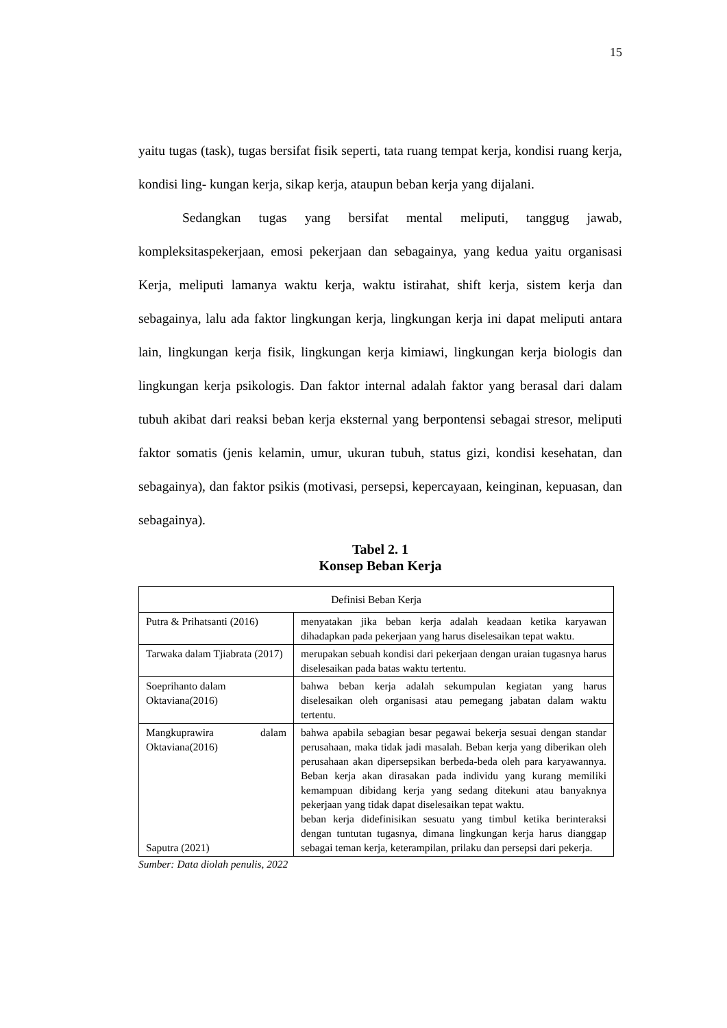15
yaitu tugas (task), tugas bersifat fisik seperti, tata ruang tempat kerja, kondisi ruang kerja, kondisi ling- kungan kerja, sikap kerja, ataupun beban kerja yang dijalani.
Sedangkan tugas yang bersifat mental meliputi, tanggug jawab, kompleksitaspekerjaan, emosi pekerjaan dan sebagainya, yang kedua yaitu organisasi Kerja, meliputi lamanya waktu kerja, waktu istirahat, shift kerja, sistem kerja dan sebagainya, lalu ada faktor lingkungan kerja, lingkungan kerja ini dapat meliputi antara lain, lingkungan kerja fisik, lingkungan kerja kimiawi, lingkungan kerja biologis dan lingkungan kerja psikologis. Dan faktor internal adalah faktor yang berasal dari dalam tubuh akibat dari reaksi beban kerja eksternal yang berpontensi sebagai stresor, meliputi faktor somatis (jenis kelamin, umur, ukuran tubuh, status gizi, kondisi kesehatan, dan sebagainya), dan faktor psikis (motivasi, persepsi, kepercayaan, keinginan, kepuasan, dan sebagainya).
Tabel 2. 1
Konsep Beban Kerja
| Definisi Beban Kerja | |
| Putra & Prihatsanti (2016) | menyatakan jika beban kerja adalah keadaan ketika karyawan dihadapkan pada pekerjaan yang harus diselesaikan tepat waktu. |
| Tarwaka dalam Tjiabrata (2017) | merupakan sebuah kondisi dari pekerjaan dengan uraian tugasnya harus diselesaikan pada batas waktu tertentu. |
| Soeprihanto dalam Oktaviana(2016) | bahwa beban kerja adalah sekumpulan kegiatan yang harus diselesaikan oleh organisasi atau pemegang jabatan dalam waktu tertentu. |
| Mangkuprawira dalam Oktaviana(2016) Saputra (2021) | bahwa apabila sebagian besar pegawai bekerja sesuai dengan standar perusahaan, maka tidak jadi masalah. Beban kerja yang diberikan oleh perusahaan akan dipersepsikan berbeda-beda oleh para karyawannya. Beban kerja akan dirasakan pada individu yang kurang memiliki kemampuan dibidang kerja yang sedang ditekuni atau banyaknya pekerjaan yang tidak dapat diselesaikan tepat waktu. beban kerja didefinisikan sesuatu yang timbul ketika berinteraksi dengan tuntutan tugasnya, dimana lingkungan kerja harus dianggap sebagai teman kerja, keterampilan, prilaku dan persepsi dari pekerja. |
Sumber: Data diolah penulis, 2022